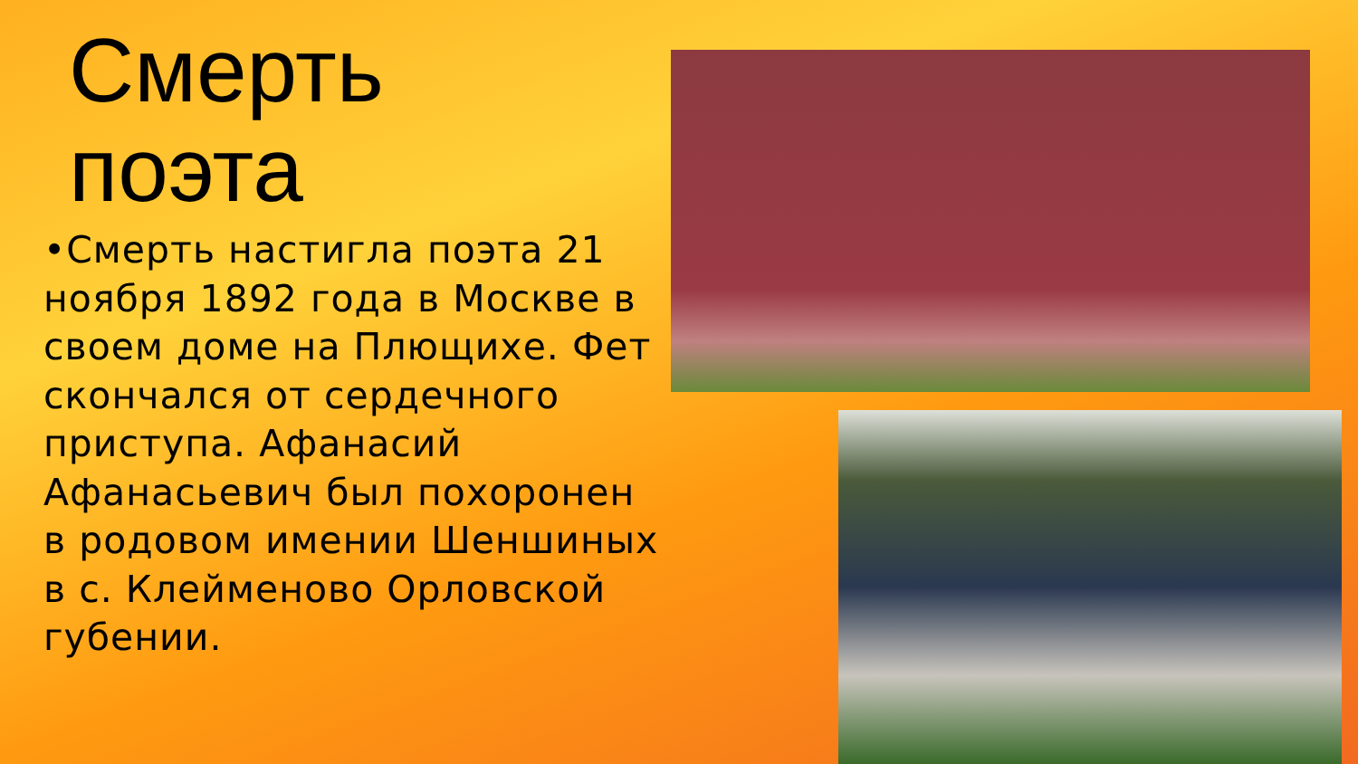Смерть
поэта
•Смерть настигла поэта 21 ноября 1892 года в Москве в своем доме на Плющихе. Фет скончался от сердечного приступа. Афанасий Афанасьевич был похоронен в родовом имении Шеншиных в с. Клейменово Орловской губении.